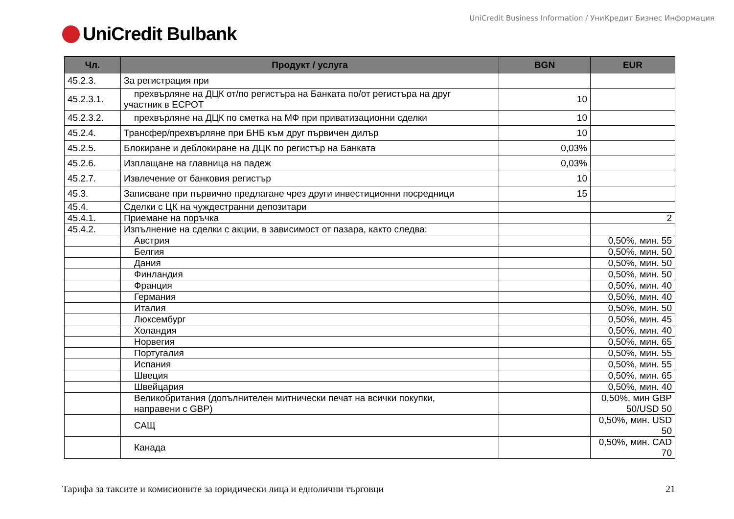UniCredit Business Information / УниКредит Бизнес Информация
UniCredit Bulbank
| Чл. | Продукт / услуга | BGN | EUR |
| --- | --- | --- | --- |
| 45.2.3. | За регистрация при | | |
| 45.2.3.1. | прехвърляне на ДЦК от/по регистъра на Банката по/от регистъра на друг участник в ЕСРОТ | 10 | |
| 45.2.3.2. | прехвърляне на ДЦК по сметка на МФ при приватизационни сделки | 10 | |
| 45.2.4. | Трансфер/прехвърляне при БНБ към друг първичен дилър | 10 | |
| 45.2.5. | Блокиране и деблокиране на ДЦК по регистър на Банката | 0,03% | |
| 45.2.6. | Изплащане на главница на падеж | 0,03% | |
| 45.2.7. | Извлечение от банковия регистър | 10 | |
| 45.3. | Записване при първично предлагане чрез други инвестиционни посредници | 15 | |
| 45.4. | Сделки с ЦК на чуждестранни депозитари | | |
| 45.4.1. | Приемане на поръчка | | 2 |
| 45.4.2. | Изпълнение на сделки с акции, в зависимост от пазара, както следва: | | |
| | Австрия | | 0,50%, мин. 55 |
| | Белгия | | 0,50%, мин. 50 |
| | Дания | | 0,50%, мин. 50 |
| | Финландия | | 0,50%, мин. 50 |
| | Франция | | 0,50%, мин. 40 |
| | Германия | | 0,50%, мин. 40 |
| | Италия | | 0,50%, мин. 50 |
| | Люксембург | | 0,50%, мин. 45 |
| | Холандия | | 0,50%, мин. 40 |
| | Норвегия | | 0,50%, мин. 65 |
| | Португалия | | 0,50%, мин. 55 |
| | Испания | | 0,50%, мин. 55 |
| | Швеция | | 0,50%, мин. 65 |
| | Швейцария | | 0,50%, мин. 40 |
| | Великобритания (допълнителен митнически печат на всички покупки, направени с GBP) | | 0,50%, мин GBP 50/USD 50 |
| | САЩ | | 0,50%, мин. USD 50 |
| | Канада | | 0,50%, мин. CAD 70 |
Тарифа за таксите и комисионите за юридически лица и еднолични търговци 21